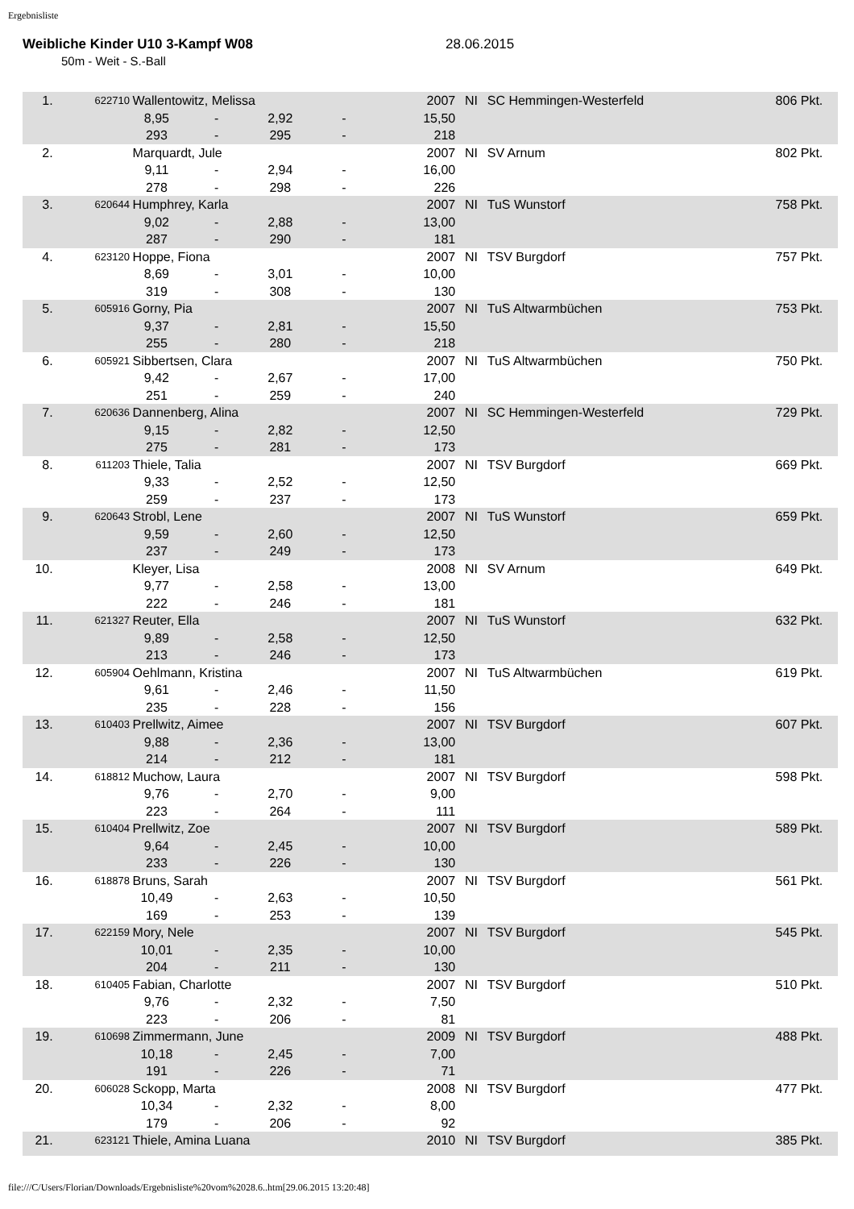Ergebnisliste
Weibliche Kinder U10 3-Kampf W08 28.06.2015
50m - Weit - S.-Ball
| 1. | 622710 | Wallentowitz, Melissa | | | | 2007 | NI | SC Hemmingen-Westerfeld | 806 Pkt. | |
| | | 8,95 | - | 2,92 | - | 15,50 | | | | |
| | | 293 | - | 295 | - | 218 | | | | |
| 2. | | Marquardt, Jule | | | | 2007 | NI | SV Arnum | 802 Pkt. | |
| | | 9,11 | - | 2,94 | - | 16,00 | | | | |
| | | 278 | - | 298 | - | 226 | | | | |
| 3. | 620644 | Humphrey, Karla | | | | 2007 | NI | TuS Wunstorf | 758 Pkt. | |
| | | 9,02 | - | 2,88 | - | 13,00 | | | | |
| | | 287 | - | 290 | - | 181 | | | | |
| 4. | 623120 | Hoppe, Fiona | | | | 2007 | NI | TSV Burgdorf | 757 Pkt. | |
| | | 8,69 | - | 3,01 | - | 10,00 | | | | |
| | | 319 | - | 308 | - | 130 | | | | |
| 5. | 605916 | Gorny, Pia | | | | 2007 | NI | TuS Altwarmbüchen | 753 Pkt. | |
| | | 9,37 | - | 2,81 | - | 15,50 | | | | |
| | | 255 | - | 280 | - | 218 | | | | |
| 6. | 605921 | Sibbertsen, Clara | | | | 2007 | NI | TuS Altwarmbüchen | 750 Pkt. | |
| | | 9,42 | - | 2,67 | - | 17,00 | | | | |
| | | 251 | - | 259 | - | 240 | | | | |
| 7. | 620636 | Dannenberg, Alina | | | | 2007 | NI | SC Hemmingen-Westerfeld | 729 Pkt. | |
| | | 9,15 | - | 2,82 | - | 12,50 | | | | |
| | | 275 | - | 281 | - | 173 | | | | |
| 8. | 611203 | Thiele, Talia | | | | 2007 | NI | TSV Burgdorf | 669 Pkt. | |
| | | 9,33 | - | 2,52 | - | 12,50 | | | | |
| | | 259 | - | 237 | - | 173 | | | | |
| 9. | 620643 | Strobl, Lene | | | | 2007 | NI | TuS Wunstorf | 659 Pkt. | |
| | | 9,59 | - | 2,60 | - | 12,50 | | | | |
| | | 237 | - | 249 | - | 173 | | | | |
| 10. | | Kleyer, Lisa | | | | 2008 | NI | SV Arnum | 649 Pkt. | |
| | | 9,77 | - | 2,58 | - | 13,00 | | | | |
| | | 222 | - | 246 | - | 181 | | | | |
| 11. | 621327 | Reuter, Ella | | | | 2007 | NI | TuS Wunstorf | 632 Pkt. | |
| | | 9,89 | - | 2,58 | - | 12,50 | | | | |
| | | 213 | - | 246 | - | 173 | | | | |
| 12. | 605904 | Oehlmann, Kristina | | | | 2007 | NI | TuS Altwarmbüchen | 619 Pkt. | |
| | | 9,61 | - | 2,46 | - | 11,50 | | | | |
| | | 235 | - | 228 | - | 156 | | | | |
| 13. | 610403 | Prellwitz, Aimee | | | | 2007 | NI | TSV Burgdorf | 607 Pkt. | |
| | | 9,88 | - | 2,36 | - | 13,00 | | | | |
| | | 214 | - | 212 | - | 181 | | | | |
| 14. | 618812 | Muchow, Laura | | | | 2007 | NI | TSV Burgdorf | 598 Pkt. | |
| | | 9,76 | - | 2,70 | - | 9,00 | | | | |
| | | 223 | - | 264 | - | 111 | | | | |
| 15. | 610404 | Prellwitz, Zoe | | | | 2007 | NI | TSV Burgdorf | 589 Pkt. | |
| | | 9,64 | - | 2,45 | - | 10,00 | | | | |
| | | 233 | - | 226 | - | 130 | | | | |
| 16. | 618878 | Bruns, Sarah | | | | 2007 | NI | TSV Burgdorf | 561 Pkt. | |
| | | 10,49 | - | 2,63 | - | 10,50 | | | | |
| | | 169 | - | 253 | - | 139 | | | | |
| 17. | 622159 | Mory, Nele | | | | 2007 | NI | TSV Burgdorf | 545 Pkt. | |
| | | 10,01 | - | 2,35 | - | 10,00 | | | | |
| | | 204 | - | 211 | - | 130 | | | | |
| 18. | 610405 | Fabian, Charlotte | | | | 2007 | NI | TSV Burgdorf | 510 Pkt. | |
| | | 9,76 | - | 2,32 | - | 7,50 | | | | |
| | | 223 | - | 206 | - | 81 | | | | |
| 19. | 610698 | Zimmermann, June | | | | 2009 | NI | TSV Burgdorf | 488 Pkt. | |
| | | 10,18 | - | 2,45 | - | 7,00 | | | | |
| | | 191 | - | 226 | - | 71 | | | | |
| 20. | 606028 | Sckopp, Marta | | | | 2008 | NI | TSV Burgdorf | 477 Pkt. | |
| | | 10,34 | - | 2,32 | - | 8,00 | | | | |
| | | 179 | - | 206 | - | 92 | | | | |
| 21. | 623121 | Thiele, Amina Luana | | | | 2010 | NI | TSV Burgdorf | 385 Pkt. | |
file:///C/Users/Florian/Downloads/Ergebnisliste%20vom%2028.6..htm[29.06.2015 13:20:48]